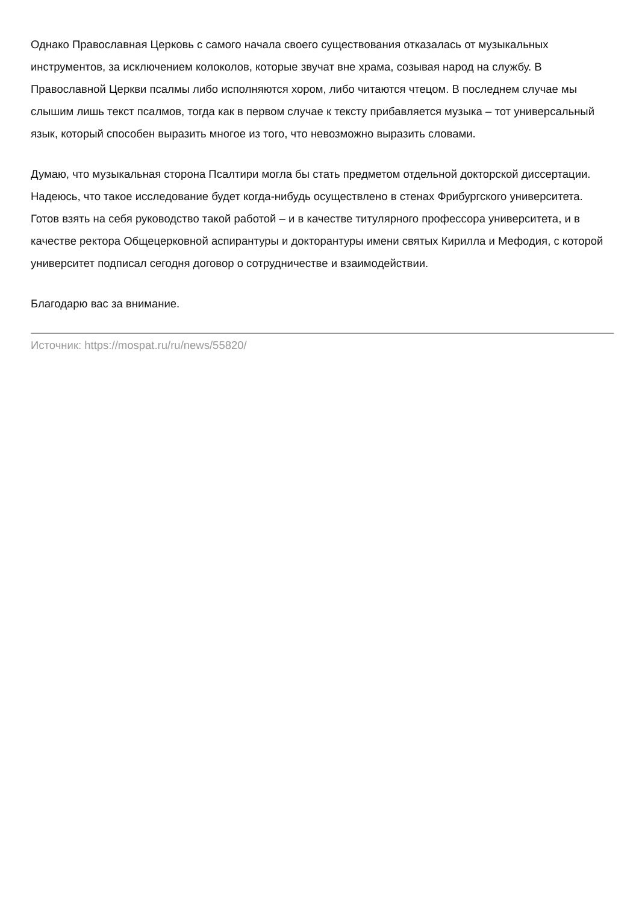Однако Православная Церковь с самого начала своего существования отказалась от музыкальных инструментов, за исключением колоколов, которые звучат вне храма, созывая народ на службу. В Православной Церкви псалмы либо исполняются хором, либо читаются чтецом. В последнем случае мы слышим лишь текст псалмов, тогда как в первом случае к тексту прибавляется музыка – тот универсальный язык, который способен выразить многое из того, что невозможно выразить словами.
Думаю, что музыкальная сторона Псалтири могла бы стать предметом отдельной докторской диссертации. Надеюсь, что такое исследование будет когда-нибудь осуществлено в стенах Фрибургского университета. Готов взять на себя руководство такой работой – и в качестве титулярного профессора университета, и в качестве ректора Общецерковной аспирантуры и докторантуры имени святых Кирилла и Мефодия, с которой университет подписал сегодня договор о сотрудничестве и взаимодействии.
Благодарю вас за внимание.
Источник: https://mospat.ru/ru/news/55820/